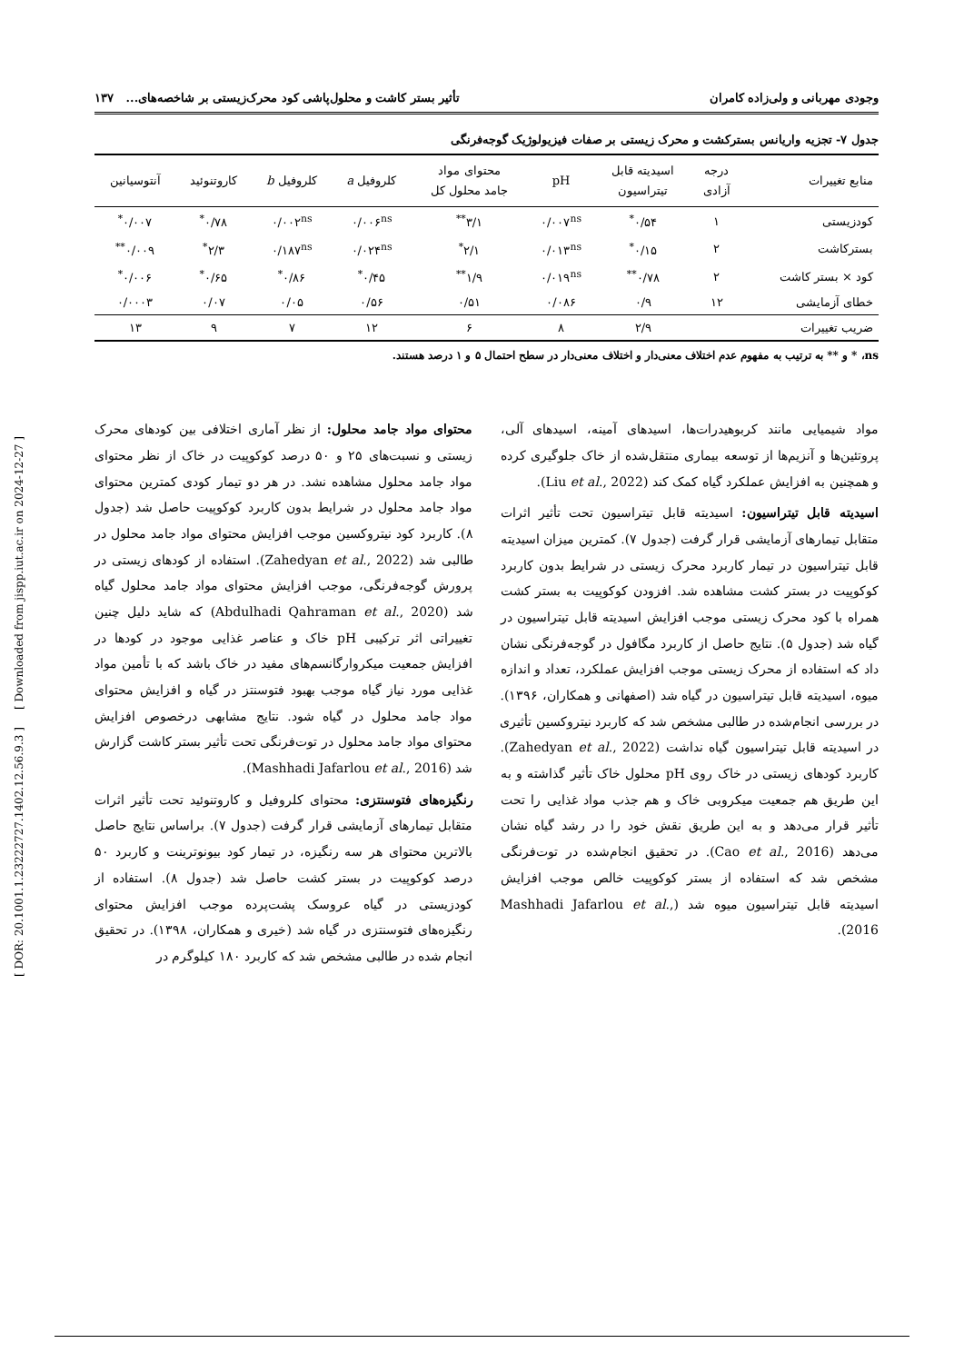[ DOR: 20.1001.1.23222727.1402.12.56.9.3 ] [ Downloaded from jispp.iut.ac.ir on 2024-12-27 ]
وجودی مهربانی و ولی‌زاده کامران تأثیر بستر کاشت و محلول‌پاشی کود محرک‌زیستی بر شاخصه‌های... ۱۳۷
جدول ۷- تجزیه واریانس بسترکشت و محرک زیستی بر صفات فیزیولوژیک گوجه‌فرنگی
| منابع تغییرات | درجه آزادی | اسیدیته قابل تیتراسیون | pH | محتوای مواد جامد محلول کل | کلروفیل a | کلروفیل b | کاروتنوئید | آنتوسیانین |
| --- | --- | --- | --- | --- | --- | --- | --- | --- |
| کودزیستی | ۱ | ۰/۵۴<sup>*</sup> | ۰/۰۰۷<sup>ns</sup> | ۳/۱<sup>**</sup> | ۰/۰۰۶<sup>ns</sup> | ۰/۰۰۲<sup>ns</sup> | ۰/۷۸<sup>*</sup> | ۰/۰۰۷<sup>*</sup> |
| بسترکاشت | ۲ | ۰/۱۵<sup>*</sup> | ۰/۰۱۳<sup>ns</sup> | ۲/۱<sup>*</sup> | ۰/۰۲۴<sup>ns</sup> | ۰/۱۸۷<sup>ns</sup> | ۲/۳<sup>*</sup> | ۰/۰۰۹<sup>**</sup> |
| کود × بستر کاشت | ۲ | ۰/۷۸<sup>**</sup> | ۰/۰۱۹<sup>ns</sup> | ۱/۹<sup>**</sup> | ۰/۴۵<sup>*</sup> | ۰/۸۶<sup>*</sup> | ۰/۶۵<sup>*</sup> | ۰/۰۰۶<sup>*</sup> |
| خطای آزمایشی | ۱۲ | ۰/۹ | ۰/۰۸۶ | ۰/۵۱ | ۰/۵۶ | ۰/۰۵ | ۰/۰۷ | ۰/۰۰۰۳ |
| ضریب تغییرات | | ۲/۹ | ۸ | ۶ | ۱۲ | ۷ | ۹ | ۱۳ |
ns، * و ** به ترتیب به مفهوم عدم اختلاف معنی‌دار و اختلاف معنی‌دار در سطح احتمال ۵ و ۱ درصد هستند.
مواد شیمیایی مانند کربوهیدرات‌ها، اسیدهای آمینه، اسیدهای آلی، پروتئین‌ها و آنزیم‌ها از توسعه بیماری منتقل‌شده از خاک جلوگیری کرده و همچنین به افزایش عملکرد گیاه کمک کند (Liu et al., 2022).
اسیدیته قابل تیتراسیون: اسیدیته قابل تیتراسیون تحت تأثیر اثرات متقابل تیمارهای آزمایشی قرار گرفت (جدول ۷). کمترین میزان اسیدیته قابل تیتراسیون در تیمار کاربرد محرک زیستی در شرایط بدون کاربرد کوکوپیت در بستر کشت مشاهده شد. افزودن کوکوپیت به بستر کشت همراه با کود محرک زیستی موجب افزایش اسیدیته قابل تیتراسیون در گیاه شد (جدول ۵). نتایج حاصل از کاربرد مگافول در گوجه‌فرنگی نشان داد که استفاده از محرک زیستی موجب افزایش عملکرد، تعداد و اندازه میوه، اسیدیته قابل تیتراسیون در گیاه شد (اصفهانی و همکاران، ۱۳۹۶). در بررسی انجام‌شده در طالبی مشخص شد که کاربرد نیتروکسین تأثیری در اسیدیته قابل تیتراسیون گیاه نداشت (Zahedyan et al., 2022). کاربرد کودهای زیستی در خاک روی pH محلول خاک تأثیر گذاشته و به این طریق هم جمعیت میکروبی خاک و هم جذب مواد غذایی را تحت تأثیر قرار می‌دهد و به این طریق نقش خود را در رشد گیاه نشان می‌دهد (Cao et al., 2016). در تحقیق انجام‌شده در توت‌فرنگی مشخص شد که استفاده از بستر کوکوپیت خالص موجب افزایش اسیدیته قابل تیتراسیون میوه شد (Mashhadi Jafarlou et al., 2016).
محتوای مواد جامد محلول: از نظر آماری اختلافی بین کودهای محرک زیستی و نسبت‌های ۲۵ و ۵۰ درصد کوکوپیت در خاک از نظر محتوای مواد جامد محلول مشاهده نشد. در هر دو تیمار کودی کمترین محتوای مواد جامد محلول در شرایط بدون کاربرد کوکوپیت حاصل شد (جدول ۸). کاربرد کود نیتروکسین موجب افزایش محتوای مواد جامد محلول در طالبی شد (Zahedyan et al., 2022). استفاده از کودهای زیستی در پرورش گوجه‌فرنگی، موجب افزایش محتوای مواد جامد محلول گیاه شد (Abdulhadi Qahraman et al., 2020) که شاید دلیل چنین تغییراتی اثر ترکیبی pH خاک و عناصر غذایی موجود در کودها در افزایش جمعیت میکروارگانسم‌های مفید در خاک باشد که با تأمین مواد غذایی مورد نیاز گیاه موجب بهبود فتوسنتز در گیاه و افزایش محتوای مواد جامد محلول در گیاه شود. نتایج مشابهی درخصوص افزایش محتوای مواد جامد محلول در توت‌فرنگی تحت تأثیر بستر کاشت گزارش شد (Mashhadi Jafarlou et al., 2016).
رنگیزه‌های فتوسنتزی: محتوای کلروفیل و کاروتنوئید تحت تأثیر اثرات متقابل تیمارهای آزمایشی قرار گرفت (جدول ۷). براساس نتایج حاصل بالاترین محتوای هر سه رنگیزه، در تیمار کود بیونوترینت و کاربرد ۵۰ درصد کوکوپیت در بستر کشت حاصل شد (جدول ۸). استفاده از کودزیستی در گیاه عروسک پشت‌پرده موجب افزایش محتوای رنگیزه‌های فتوسنتزی در گیاه شد (خیری و همکاران، ۱۳۹۸). در تحقیق انجام شده در طالبی مشخص شد که کاربرد ۱۸۰ کیلوگرم در